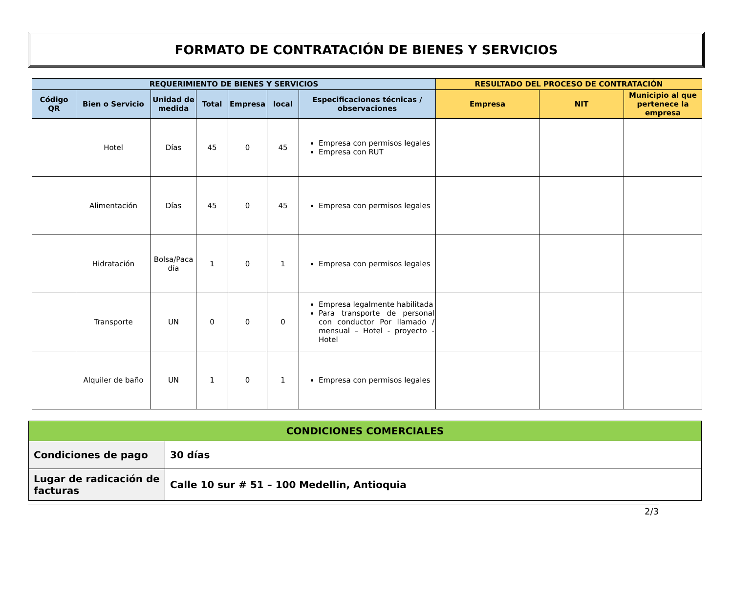FORMATO DE CONTRATACIÓN DE BIENES Y SERVICIOS
| REQUERIMIENTO DE BIENES Y SERVICIOS | | | | | | | RESULTADO DEL PROCESO DE CONTRATACIÓN | | |
| --- | --- | --- | --- | --- | --- | --- | --- | --- | --- |
| Código QR | Bien o Servicio | Unidad de medida | Total | Empresa | local | Especificaciones técnicas / observaciones | Empresa | NIT | Municipio al que pertenece la empresa |
| | Hotel | Días | 45 | 0 | 45 | Empresa con permisos legales Empresa con RUT | | | |
| | Alimentación | Días | 45 | 0 | 45 | Empresa con permisos legales | | | |
| | Hidratación | Bolsa/Paca día | 1 | 0 | 1 | Empresa con permisos legales | | | |
| | Transporte | UN | 0 | 0 | 0 | Empresa legalmente habilitada Para transporte de personal con conductor Por llamado / mensual – Hotel - proyecto - Hotel | | | |
| | Alquiler de baño | UN | 1 | 0 | 1 | Empresa con permisos legales | | | |
| CONDICIONES COMERCIALES | |
| --- | --- |
| Condiciones de pago | 30 días |
| Lugar de radicación de facturas | Calle 10 sur # 51 – 100 Medellin, Antioquia |
2/3